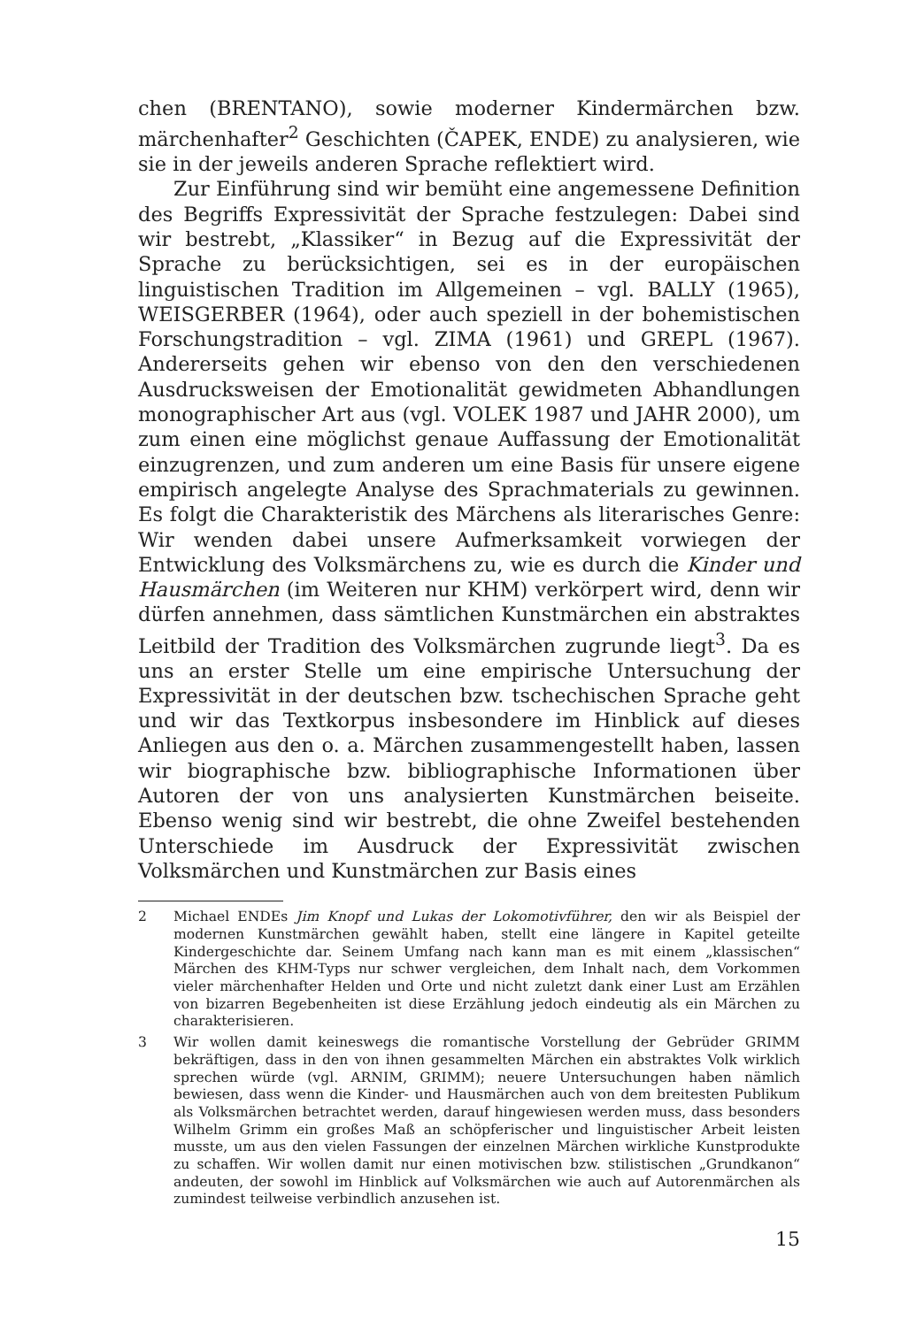chen (BRENTANO), sowie moderner Kindermärchen bzw. märchenhafter<sup>2</sup> Geschichten (ČAPEK, ENDE) zu analysieren, wie sie in der jeweils anderen Sprache reflektiert wird.
Zur Einführung sind wir bemüht eine angemessene Definition des Begriffs Expressivität der Sprache festzulegen: Dabei sind wir bestrebt, „Klassiker“ in Bezug auf die Expressivität der Sprache zu berücksichtigen, sei es in der europäischen linguistischen Tradition im Allgemeinen – vgl. BALLY (1965), WEISGERBER (1964), oder auch speziell in der bohemistischen Forschungstradition – vgl. ZIMA (1961) und GREPL (1967). Andererseits gehen wir ebenso von den den verschiedenen Ausdrucksweisen der Emotionalität gewidmeten Abhandlungen monographischer Art aus (vgl. VOLEK 1987 und JAHR 2000), um zum einen eine möglichst genaue Auffassung der Emotionalität einzugrenzen, und zum anderen um eine Basis für unsere eigene empirisch angelegte Analyse des Sprachmaterials zu gewinnen. Es folgt die Charakteristik des Märchens als literarisches Genre: Wir wenden dabei unsere Aufmerksamkeit vorwiegen der Entwicklung des Volksmärchens zu, wie es durch die Kinder und Hausmärchen (im Weiteren nur KHM) verkörpert wird, denn wir dürfen annehmen, dass sämtlichen Kunstmärchen ein abstraktes Leitbild der Tradition des Volksmärchen zugrunde liegt<sup>3</sup>. Da es uns an erster Stelle um eine empirische Untersuchung der Expressivität in der deutschen bzw. tschechischen Sprache geht und wir das Textkorpus insbesondere im Hinblick auf dieses Anliegen aus den o. a. Märchen zusammengestellt haben, lassen wir biographische bzw. bibliographische Informationen über Autoren der von uns analysierten Kunstmärchen beiseite. Ebenso wenig sind wir bestrebt, die ohne Zweifel bestehenden Unterschiede im Ausdruck der Expressivität zwischen Volksmärchen und Kunstmärchen zur Basis eines
2 Michael ENDEs Jim Knopf und Lukas der Lokomotivführer, den wir als Beispiel der modernen Kunstmärchen gewählt haben, stellt eine längere in Kapitel geteilte Kindergeschichte dar. Seinem Umfang nach kann man es mit einem „klassischen“ Märchen des KHM-Typs nur schwer vergleichen, dem Inhalt nach, dem Vorkommen vieler märchenhafter Helden und Orte und nicht zuletzt dank einer Lust am Erzählen von bizarren Begebenheiten ist diese Erzählung jedoch eindeutig als ein Märchen zu charakterisieren.
3 Wir wollen damit keineswegs die romantische Vorstellung der Gebrüder GRIMM bekräftigen, dass in den von ihnen gesammelten Märchen ein abstraktes Volk wirklich sprechen würde (vgl. ARNIM, GRIMM); neuere Untersuchungen haben nämlich bewiesen, dass wenn die Kinder- und Hausmärchen auch von dem breitesten Publikum als Volksmärchen betrachtet werden, darauf hingewiesen werden muss, dass besonders Wilhelm Grimm ein großes Maß an schöpferischer und linguistischer Arbeit leisten musste, um aus den vielen Fassungen der einzelnen Märchen wirkliche Kunstprodukte zu schaffen. Wir wollen damit nur einen motivischen bzw. stilistischen „Grundkanon“ andeuten, der sowohl im Hinblick auf Volksmärchen wie auch auf Autorenmärchen als zumindest teilweise verbindlich anzusehen ist.
15